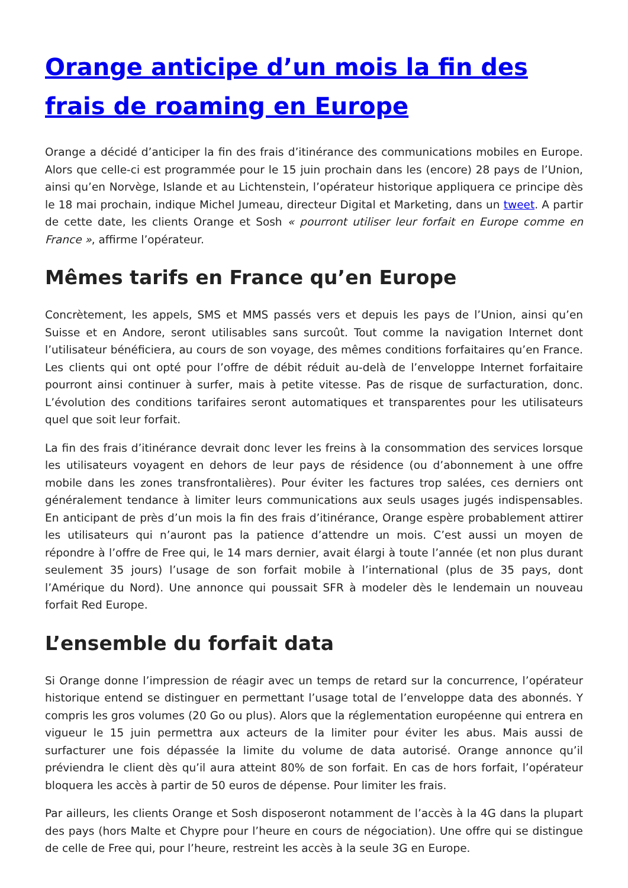Orange anticipe d’un mois la fin des frais de roaming en Europe
Orange a décidé d’anticiper la fin des frais d’itinérance des communications mobiles en Europe. Alors que celle-ci est programmée pour le 15 juin prochain dans les (encore) 28 pays de l’Union, ainsi qu’en Norvège, Islande et au Lichtenstein, l’opérateur historique appliquera ce principe dès le 18 mai prochain, indique Michel Jumeau, directeur Digital et Marketing, dans un tweet. A partir de cette date, les clients Orange et Sosh « pourront utiliser leur forfait en Europe comme en France », affirme l’opérateur.
Mêmes tarifs en France qu’en Europe
Concrètement, les appels, SMS et MMS passés vers et depuis les pays de l’Union, ainsi qu’en Suisse et en Andore, seront utilisables sans surcoût. Tout comme la navigation Internet dont l’utilisateur bénéficiera, au cours de son voyage, des mêmes conditions forfaitaires qu’en France. Les clients qui ont opté pour l’offre de débit réduit au-delà de l’enveloppe Internet forfaitaire pourront ainsi continuer à surfer, mais à petite vitesse. Pas de risque de surfacturation, donc. L’évolution des conditions tarifaires seront automatiques et transparentes pour les utilisateurs quel que soit leur forfait.
La fin des frais d’itinérance devrait donc lever les freins à la consommation des services lorsque les utilisateurs voyagent en dehors de leur pays de résidence (ou d’abonnement à une offre mobile dans les zones transfrontalières). Pour éviter les factures trop salées, ces derniers ont généralement tendance à limiter leurs communications aux seuls usages jugés indispensables. En anticipant de près d’un mois la fin des frais d’itinérance, Orange espère probablement attirer les utilisateurs qui n’auront pas la patience d’attendre un mois. C’est aussi un moyen de répondre à l’offre de Free qui, le 14 mars dernier, avait élargi à toute l’année (et non plus durant seulement 35 jours) l’usage de son forfait mobile à l’international (plus de 35 pays, dont l’Amérique du Nord). Une annonce qui poussait SFR à modeler dès le lendemain un nouveau forfait Red Europe.
L’ensemble du forfait data
Si Orange donne l’impression de réagir avec un temps de retard sur la concurrence, l’opérateur historique entend se distinguer en permettant l’usage total de l’enveloppe data des abonnés. Y compris les gros volumes (20 Go ou plus). Alors que la réglementation européenne qui entrera en vigueur le 15 juin permettra aux acteurs de la limiter pour éviter les abus. Mais aussi de surfacturer une fois dépassée la limite du volume de data autorisé. Orange annonce qu’il préviendra le client dès qu’il aura atteint 80% de son forfait. En cas de hors forfait, l’opérateur bloquera les accès à partir de 50 euros de dépense. Pour limiter les frais.
Par ailleurs, les clients Orange et Sosh disposeront notamment de l’accès à la 4G dans la plupart des pays (hors Malte et Chypre pour l’heure en cours de négociation). Une offre qui se distingue de celle de Free qui, pour l’heure, restreint les accès à la seule 3G en Europe.